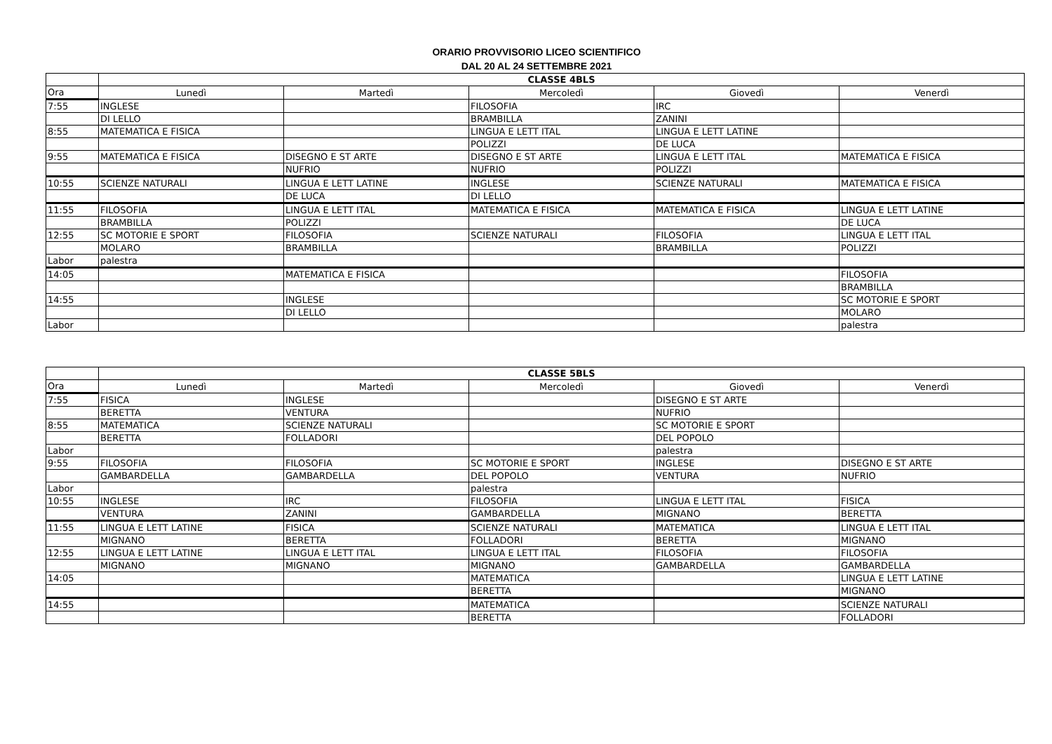ORARIO PROVVISORIO LICEO SCIENTIFICO
DAL 20 AL 24 SETTEMBRE 2021
| | CLASSE 4BLS | | | | |
| --- | --- | --- | --- | --- | --- |
| Ora | Lunedì | Martedì | Mercoledì | Giovedì | Venerdì |
| 7:55 | INGLESE | | FILOSOFIA | IRC | |
| | DI LELLO | | BRAMBILLA | ZANINI | |
| 8:55 | MATEMATICA E FISICA | | LINGUA E LETT ITAL | LINGUA E LETT LATINE | |
| | | | POLIZZI | DE LUCA | |
| 9:55 | MATEMATICA E FISICA | DISEGNO E ST ARTE | DISEGNO E ST ARTE | LINGUA E LETT ITAL | MATEMATICA E FISICA |
| | | NUFRIO | NUFRIO | POLIZZI | |
| 10:55 | SCIENZE NATURALI | LINGUA E LETT LATINE | INGLESE | SCIENZE NATURALI | MATEMATICA E FISICA |
| | | DE LUCA | DI LELLO | | |
| 11:55 | FILOSOFIA | LINGUA E LETT ITAL | MATEMATICA E FISICA | MATEMATICA E FISICA | LINGUA E LETT LATINE |
| | BRAMBILLA | POLIZZI | | | DE LUCA |
| 12:55 | SC MOTORIE E SPORT | FILOSOFIA | SCIENZE NATURALI | FILOSOFIA | LINGUA E LETT ITAL |
| | MOLARO | BRAMBILLA | | BRAMBILLA | POLIZZI |
| Labor | palestra | | | | |
| 14:05 | | MATEMATICA E FISICA | | | FILOSOFIA |
| | | | | | BRAMBILLA |
| 14:55 | | INGLESE | | | SC MOTORIE E SPORT |
| | | DI LELLO | | | MOLARO |
| Labor | | | | | palestra |
| | CLASSE 5BLS | | | | |
| --- | --- | --- | --- | --- | --- |
| Ora | Lunedì | Martedì | Mercoledì | Giovedì | Venerdì |
| 7:55 | FISICA | INGLESE | | DISEGNO E ST ARTE | |
| | BERETTA | VENTURA | | NUFRIO | |
| 8:55 | MATEMATICA | SCIENZE NATURALI | | SC MOTORIE E SPORT | |
| | BERETTA | FOLLADORI | | DEL POPOLO | |
| Labor | | | | palestra | |
| 9:55 | FILOSOFIA | FILOSOFIA | SC MOTORIE E SPORT | INGLESE | DISEGNO E ST ARTE |
| | GAMBARDELLA | GAMBARDELLA | DEL POPOLO | VENTURA | NUFRIO |
| Labor | | | palestra | | |
| 10:55 | INGLESE | IRC | FILOSOFIA | LINGUA E LETT ITAL | FISICA |
| | VENTURA | ZANINI | GAMBARDELLA | MIGNANO | BERETTA |
| 11:55 | LINGUA E LETT LATINE | FISICA | SCIENZE NATURALI | MATEMATICA | LINGUA E LETT ITAL |
| | MIGNANO | BERETTA | FOLLADORI | BERETTA | MIGNANO |
| 12:55 | LINGUA E LETT LATINE | LINGUA E LETT ITAL | LINGUA E LETT ITAL | FILOSOFIA | FILOSOFIA |
| | MIGNANO | MIGNANO | MIGNANO | GAMBARDELLA | GAMBARDELLA |
| 14:05 | | | MATEMATICA | | LINGUA E LETT LATINE |
| | | | BERETTA | | MIGNANO |
| 14:55 | | | MATEMATICA | | SCIENZE NATURALI |
| | | | BERETTA | | FOLLADORI |